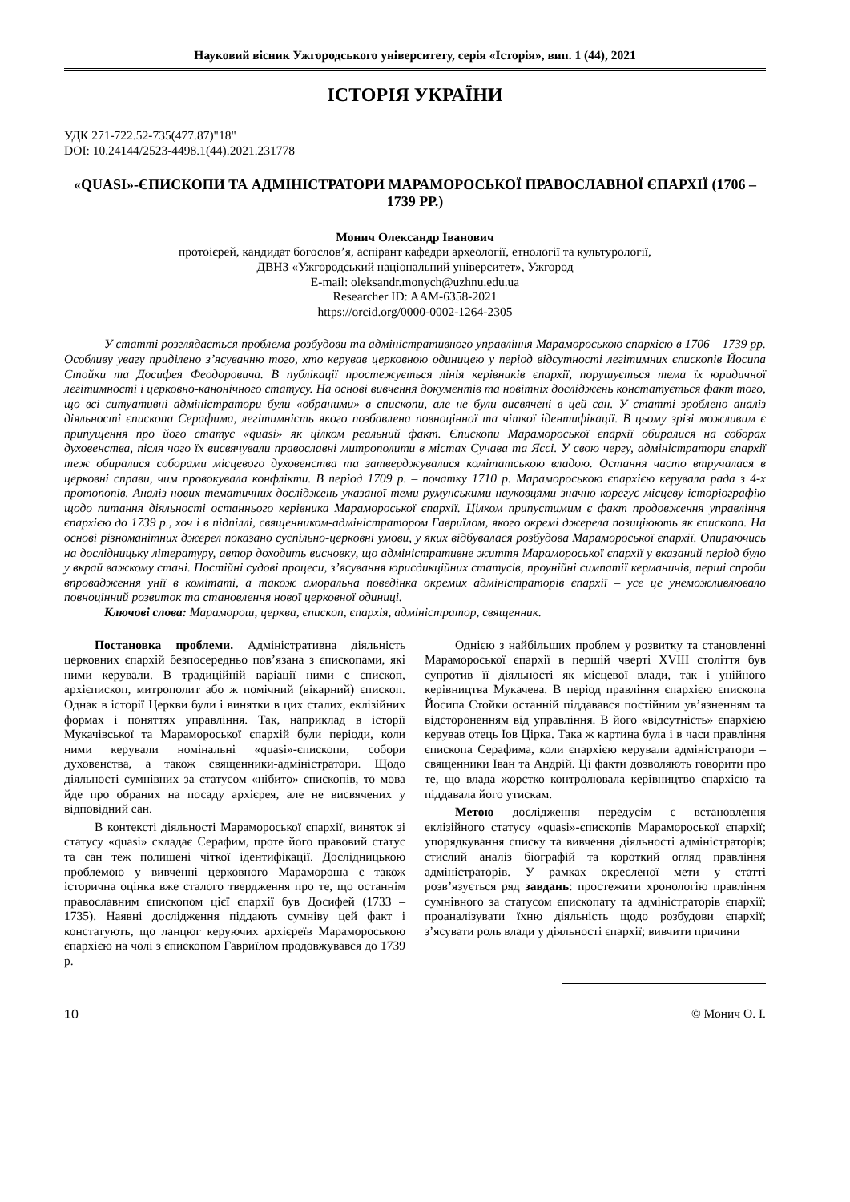Науковий вісник Ужгородського університету, серія «Історія», вип. 1 (44), 2021
ІСТОРІЯ УКРАЇНИ
УДК 271-722.52-735(477.87)"18"
DOI: 10.24144/2523-4498.1(44).2021.231778
«QUASI»-ЄПИСКОПИ ТА АДМІНІСТРАТОРИ МАРАМОРОСЬКОЇ ПРАВОСЛАВНОЇ ЄПАРХІЇ (1706 – 1739 РР.)
Монич Олександр Іванович
протоієрей, кандидат богослов’я, аспірант кафедри археології, етнології та культурології,
ДВНЗ «Ужгородський національний університет», Ужгород
E-mail: oleksandr.monych@uzhnu.edu.ua
Researcher ID: AAM-6358-2021
https://orcid.org/0000-0002-1264-2305
У статті розглядається проблема розбудови та адміністративного управління Марамороською єпархією в 1706 – 1739 рр. Особливу увагу приділено з’ясуванню того, хто керував церковною одиницею у період відсутності легітимних єпископів Йосипа Стойки та Досифея Феодоровича. В публікації простежується лінія керівників єпархії, порушується тема їх юридичної легітимності і церковно-канонічного статусу. На основі вивчення документів та новітніх досліджень констатується факт того, що всі ситуативні адміністратори були «обраними» в єпископи, але не були висвячені в цей сан. У статті зроблено аналіз діяльності єпископа Серафима, легітимність якого позбавлена повноцінної та чіткої ідентифікації. В цьому зрізі можливим є припущення про його статус «quasi» як цілком реальний факт. Єпископи Мараморoської єпархії обиралися на соборах духовенства, після чого їх висвячували православні митрополити в містах Сучава та Яссі. У свою чергу, адміністратори єпархії теж обиралися соборами місцевого духовенства та затверджувалися комітатською владою. Остання часто втручалася в церковні справи, чим провокувала конфлікти. В період 1709 р. – початку 1710 р. Мараморoською єпархією керувала рада з 4-х протопопів. Аналіз нових тематичних досліджень указаної теми румунськими науковцями значно корегує місцеву історіографію щодо питання діяльності останнього керівника Мараморoської єпархії. Цілком припустимим є факт продовження управління єпархією до 1739 р., хоч і в підпіллі, священником-адміністратором Гавриїлом, якого окремі джерела позиціюють як єпископа. На основі різноманітних джерел показано суспільно-церковні умови, у яких відбувалася розбудова Мараморoської єпархії. Опираючись на дослідницьку літературу, автор доходить висновку, що адміністративне життя Мараморoської єпархії у вказаний період було у вкрай важкому стані. Постійні судові процеси, з’ясування юрисдикційних статусів, проунійні симпатії керманичів, перші спроби впровадження унії в комітаті, а також аморальна поведінка окремих адміністраторів єпархії – усе це унеможливлювало повноцінний розвиток та становлення нової церковної одиниці.
Ключові слова: Мараморош, церква, єпископ, єпархія, адміністратор, священник.
Постановка проблеми. Адміністративна діяльність церковних єпархій безпосередньо пов’язана з єпископами, які ними керували. В традиційній варіації ними є єпископ, архієпископ, митрополит або ж помічний (вікарний) єпископ. Однак в історії Церкви були і винятки в цих сталих, еклізійних формах і поняттях управління. Так, наприклад в історії Мукачівської та Мараморoської єпархій були періоди, коли ними керували номінальні «quasi»-єпископи, собори духовенства, а також священники-адміністратори. Щодо діяльності сумнівних за статусом «нібито» єпископів, то мова йде про обраних на посаду архієрея, але не висвячених у відповідний сан.
В контексті діяльності Мараморoської єпархії, виняток зі статусу «quasi» складає Серафим, проте його правовий статус та сан теж полишені чіткої ідентифікації. Дослідницькою проблемою у вивченні церковного Марамороша є також історична оцінка вже сталого твердження про те, що останнім православним єпископом цієї єпархії був Досифей (1733 – 1735). Наявні дослідження піддають сумніву цей факт і констатують, що ланцюг керуючих архієреїв Мараморoською єпархією на чолі з єпископом Гавриїлом продовжувався до 1739 р.
Однією з найбільших проблем у розвитку та становленні Мараморoської єпархії в першій чверті XVIII століття був супротив її діяльності як місцевої влади, так і унійного керівництва Мукачева. В період правління єпархією єпископа Йосипа Стойки останній піддавався постійним ув’язненням та відстороненням від управління. В його «відсутність» єпархією керував отець Іов Цірка. Така ж картина була і в часи правління єпископа Серафима, коли єпархією керували адміністратори – священники Іван та Андрій. Ці факти дозволяють говорити про те, що влада жорстко контролювала керівництво єпархією та піддавала його утискам.
Метою дослідження передусім є встановлення еклізійного статусу «quasi»-єпископів Мараморoської єпархії; упорядкування списку та вивчення діяльності адміністраторів; стислий аналіз біографій та короткий огляд правління адміністраторів. У рамках окресленої мети у статті розв’язується ряд завдань: простежити хронологію правління сумнівного за статусом єпископату та адміністраторів єпархії; проаналізувати їхню діяльність щодо розбудови єпархії; з’ясувати роль влади у діяльності єпархії; вивчити причини
10 © Монич О. І.